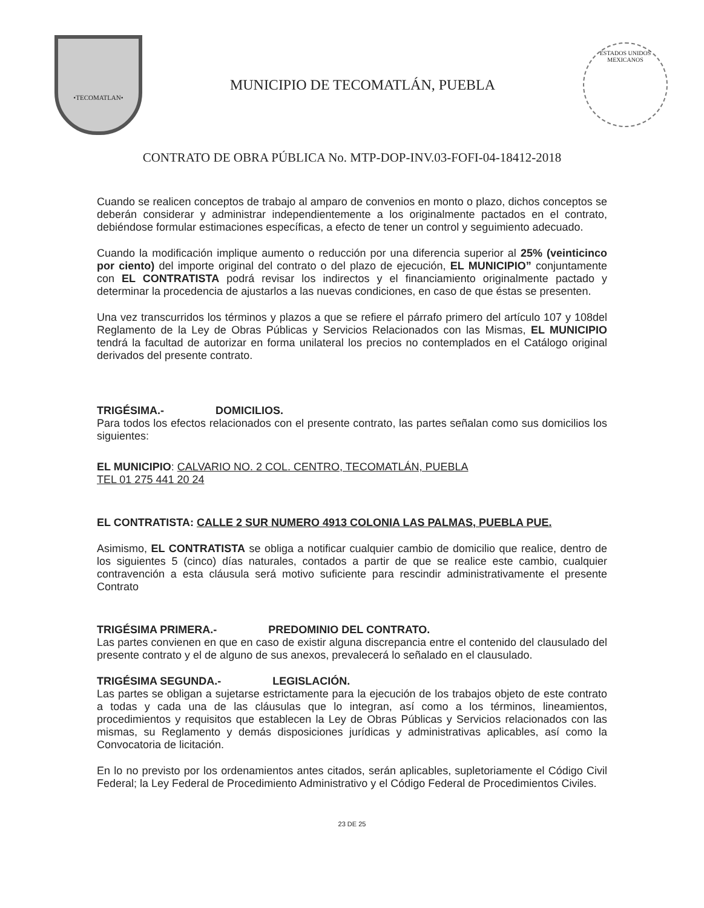•TECOMATLAN•
MUNICIPIO DE TECOMATLÁN, PUEBLA
ESTADOS UNIDOS MEXICANOS
CONTRATO DE OBRA PÚBLICA No. MTP-DOP-INV.03-FOFI-04-18412-2018
Cuando se realicen conceptos de trabajo al amparo de convenios en monto o plazo, dichos conceptos se deberán considerar y administrar independientemente a los originalmente pactados en el contrato, debiéndose formular estimaciones específicas, a efecto de tener un control y seguimiento adecuado.
Cuando la modificación implique aumento o reducción por una diferencia superior al 25% (veinticinco por ciento) del importe original del contrato o del plazo de ejecución, EL MUNICIPIO” conjuntamente con EL CONTRATISTA podrá revisar los indirectos y el financiamiento originalmente pactado y determinar la procedencia de ajustarlos a las nuevas condiciones, en caso de que éstas se presenten.
Una vez transcurridos los términos y plazos a que se refiere el párrafo primero del artículo 107 y 108del Reglamento de la Ley de Obras Públicas y Servicios Relacionados con las Mismas, EL MUNICIPIO tendrá la facultad de autorizar en forma unilateral los precios no contemplados en el Catálogo original derivados del presente contrato.
TRIGÉSIMA.- DOMICILIOS.
Para todos los efectos relacionados con el presente contrato, las partes señalan como sus domicilios los siguientes:
EL MUNICIPIO: CALVARIO NO. 2 COL. CENTRO, TECOMATLÁN, PUEBLA
TEL 01 275 441 20 24
EL CONTRATISTA: CALLE 2 SUR NUMERO 4913 COLONIA LAS PALMAS, PUEBLA PUE.
Asimismo, EL CONTRATISTA se obliga a notificar cualquier cambio de domicilio que realice, dentro de los siguientes 5 (cinco) días naturales, contados a partir de que se realice este cambio, cualquier contravención a esta cláusula será motivo suficiente para rescindir administrativamente el presente Contrato
TRIGÉSIMA PRIMERA.- PREDOMINIO DEL CONTRATO.
Las partes convienen en que en caso de existir alguna discrepancia entre el contenido del clausulado del presente contrato y el de alguno de sus anexos, prevalecerá lo señalado en el clausulado.
TRIGÉSIMA SEGUNDA.- LEGISLACIÓN.
Las partes se obligan a sujetarse estrictamente para la ejecución de los trabajos objeto de este contrato a todas y cada una de las cláusulas que lo integran, así como a los términos, lineamientos, procedimientos y requisitos que establecen la Ley de Obras Públicas y Servicios relacionados con las mismas, su Reglamento y demás disposiciones jurídicas y administrativas aplicables, así como la Convocatoria de licitación.
En lo no previsto por los ordenamientos antes citados, serán aplicables, supletoriamente el Código Civil Federal; la Ley Federal de Procedimiento Administrativo y el Código Federal de Procedimientos Civiles.
23 DE 25